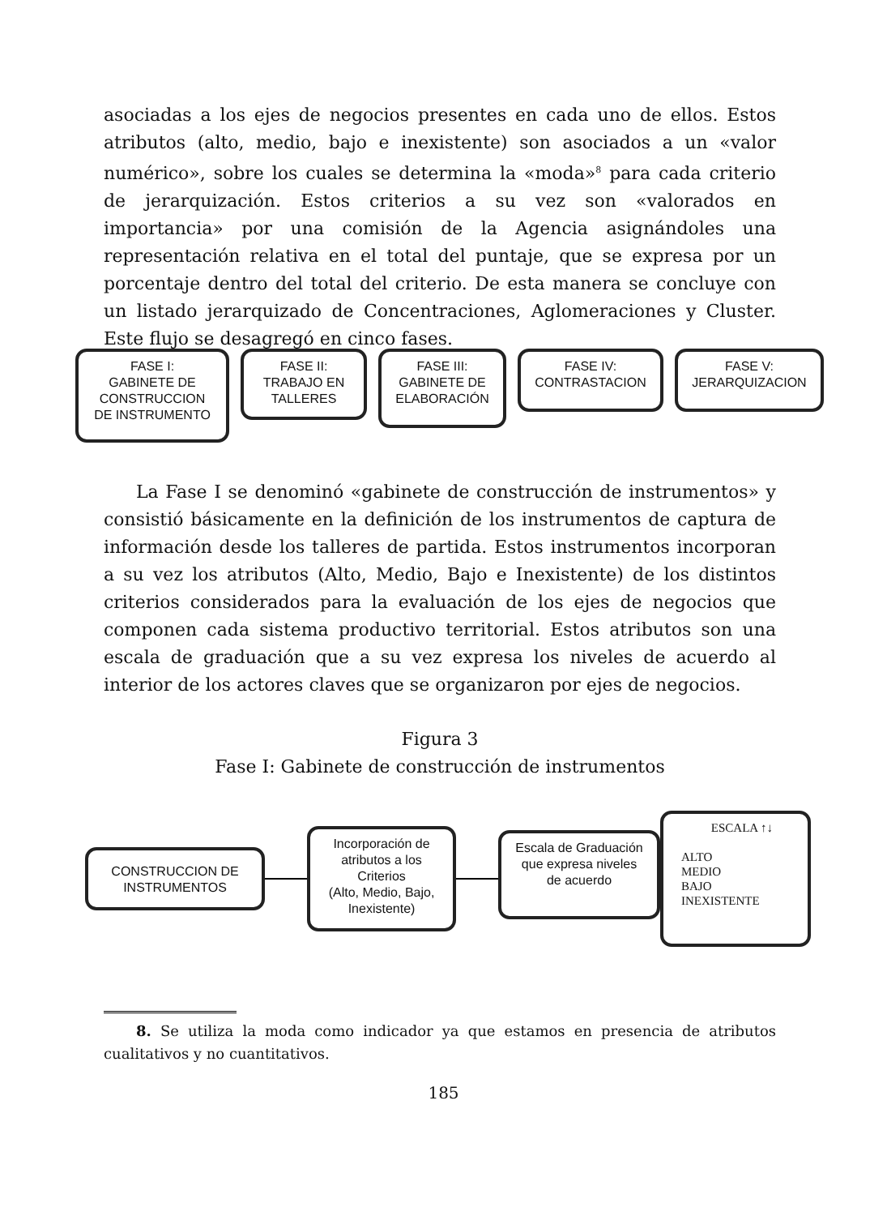asociadas a los ejes de negocios presentes en cada uno de ellos. Estos atributos (alto, medio, bajo e inexistente) son asociados a un «valor numérico», sobre los cuales se determina la «moda»<sup>8</sup> para cada criterio de jerarquización. Estos criterios a su vez son «valorados en importancia» por una comisión de la Agencia asignándoles una representación relativa en el total del puntaje, que se expresa por un porcentaje dentro del total del criterio. De esta manera se concluye con un listado jerarquizado de Concentraciones, Aglomeraciones y Cluster. Este flujo se desagregó en cinco fases.
FASE I:
GABINETE DE
CONSTRUCCION
DE INSTRUMENTO
FASE II:
TRABAJO EN
TALLERES
FASE III:
GABINETE DE
ELABORACIÓN
FASE IV:
CONTRASTACION
FASE V:
JERARQUIZACION
La Fase I se denominó «gabinete de construcción de instrumentos» y consistió básicamente en la definición de los instrumentos de captura de información desde los talleres de partida. Estos instrumentos incorporan a su vez los atributos (Alto, Medio, Bajo e Inexistente) de los distintos criterios considerados para la evaluación de los ejes de negocios que componen cada sistema productivo territorial. Estos atributos son una escala de graduación que a su vez expresa los niveles de acuerdo al interior de los actores claves que se organizaron por ejes de negocios.
Figura 3
Fase I: Gabinete de construcción de instrumentos
CONSTRUCCION DE
INSTRUMENTOS
Incorporación de
atributos a los
Criterios
(Alto, Medio, Bajo,
Inexistente)
Escala de Graduación
que expresa niveles
de acuerdo
ESCALA ↑↓
ALTO
MEDIO
BAJO
INEXISTENTE
8. Se utiliza la moda como indicador ya que estamos en presencia de atributos cualitativos y no cuantitativos.
185